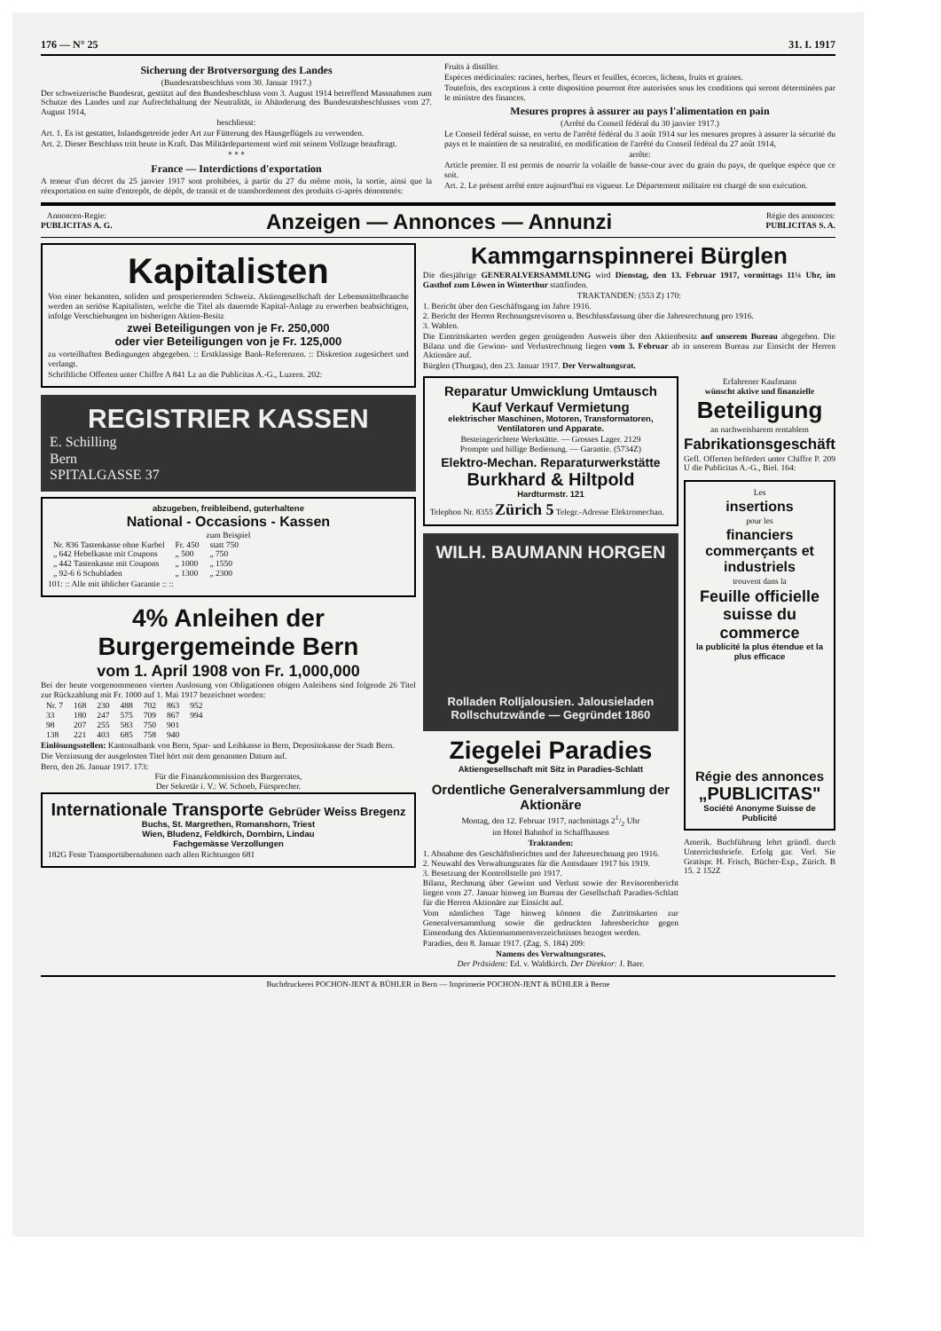176 — N° 25 31. I. 1917
Sicherung der Brotversorgung des Landes
(Bundesratsbeschluss vom 30. Januar 1917.)
Der schweizerische Bundesrat, gestützt auf den Bundesbeschluss vom 3. August 1914 betreffend Massnahmen zum Schutze des Landes und zur Aufrechthaltung der Neutralität, in Abänderung des Bundesratsbeschlusses vom 27. August 1914,
beschliesst:
Art. 1. Es ist gestattet, Inlandsgetreide jeder Art zur Fütterung des Hausgeflügels zu verwenden.
Art. 2. Dieser Beschluss tritt heute in Kraft. Das Militärdepartement wird mit seinem Vollzuge beauftragt.
* * *
France — Interdictions d'exportation
A teneur d'un décret du 25 janvier 1917 sont prohibées, à partir du 27 du même mois, la sortie, ainsi que la réexportation en suite d'entrepôt, de dépôt, de transit et de transbordement des produits ci-après dénommés:
Fruits à distiller.
Espèces médicinales: racines, herbes, fleurs et feuilles, écorces, lichens, fruits et graines.
Toutefois, des exceptions à cette disposition pourront être autorisées sous les conditions qui seront déterminées par le ministre des finances.
Mesures propres à assurer au pays l'alimentation en pain
(Arrêté du Conseil fédéral du 30 janvier 1917.)
Le Conseil fédéral suisse, en vertu de l'arrêté fédéral du 3 août 1914 sur les mesures propres à assurer la sécurité du pays et le maintien de sa neutralité, en modification de l'arrêté du Conseil fédéral du 27 août 1914,
arrête:
Article premier. Il est permis de nourrir la volaille de basse-cour avec du grain du pays, de quelque espèce que ce soit.
Art. 2. Le présent arrêté entre aujourd'hui en vigueur. Le Département militaire est chargé de son exécution.
Annoncen-Regie:
PUBLICITAS A. G.
Anzeigen — Annonces — Annunzi
Régie des annonces:
PUBLICITAS S. A.
Kapitalisten
Von einer bekannten, soliden und prosperierenden Schweiz. Aktiengesellschaft der Lebensmittelbranche werden an seriöse Kapitalisten, welche die Titel als dauernde Kapital-Anlage zu erwerben beabsichtigen, infolge Verschiebungen im bisherigen Aktien-Besitz
zwei Beteiligungen von je Fr. 250,000
oder vier Beteiligungen von je Fr. 125,000
zu vorteilhaften Bedingungen abgegeben. :: Erstklassige Bank-Referenzen. :: Diskretion zugesichert und verlangt.
Schriftliche Offerten unter Chiffre A 841 Lz an die Publicitas A.-G., Luzern. 202:
REGISTRIER KASSEN
E. Schilling
Bern
SPITALGASSE 37
abzugeben, freibleibend, guterhaltene
National - Occasions - Kassen
zum Beispiel
| Nr. 836 Tastenkasse ohne Kurbel | Fr. 450 | statt 750 |
| „ 642 Hebelkasse mit Coupons | „ 500 | „ 750 |
| „ 442 Tastenkasse mit Coupons | „ 1000 | „ 1550 |
| „ 92-6 6 Schubladen | „ 1300 | „ 2300 |
101: :: Alle mit üblicher Garantie :: ::
4% Anleihen der Burgergemeinde Bern
vom 1. April 1908 von Fr. 1,000,000
Bei der heute vorgenommenen vierten Auslosung von Obligationen obigen Anleihens sind folgende 26 Titel zur Rückzahlung mit Fr. 1000 auf 1. Mai 1917 bezeichnet worden:
| Nr. 7 | 168 | 230 | 488 | 702 | 863 | 952 |
| 33 | 180 | 247 | 575 | 709 | 867 | 994 |
| 98 | 207 | 255 | 583 | 750 | 901 | |
| 138 | 221 | 403 | 685 | 758 | 940 | |
Einlösungsstellen: Kantonalbank von Bern, Spar- und Leihkasse in Bern, Depositokasse der Stadt Bern.
Die Verzinsung der ausgelosten Titel hört mit dem genannten Datum auf.
Bern, den 26. Januar 1917. 173:
Für die Finanzkommission des Burgerrates,
Der Sekretär i. V.: W. Schoeb, Fürsprecher.
Internationale Transporte Gebrüder Weiss Bregenz
Buchs, St. Margrethen, Romanshorn, Triest
Wien, Bludenz, Feldkirch, Dornbirn, Lindau
Fachgemässe Verzollungen
182G Feste Transportübernahmen nach allen Richtungen 681
Kammgarnspinnerei Bürglen
Die diesjährige GENERALVERSAMMLUNG wird Dienstag, den 13. Februar 1917, vormittags 11¼ Uhr, im Gasthof zum Löwen in Winterthur stattfinden.
TRAKTANDEN: (553 Z) 170:
1. Bericht über den Geschäftsgang im Jahre 1916.
2. Bericht der Herren Rechnungsrevisoren u. Beschlussfassung über die Jahresrechnung pro 1916.
3. Wahlen.
Die Eintrittskarten werden gegen genügenden Ausweis über den Aktienbesitz auf unserem Bureau abgegeben. Die Bilanz und die Gewinn- und Verlustrechnung liegen vom 3. Februar ab in unserem Bureau zur Einsicht der Herren Aktionäre auf.
Bürglen (Thurgau), den 23. Januar 1917. Der Verwaltungsrat.
Reparatur Umwicklung Umtausch Kauf Verkauf Vermietung
elektrischer Maschinen, Motoren, Transformatoren, Ventilatoren und Apparate.
Besteingerichtete Werkstätte. — Grosses Lager. 2129
Prompte und billige Bedienung. — Garantie. (5734Z)
Elektro-Mechan. Reparaturwerkstätte
Burkhard & Hiltpold
Hardturmstr. 121
Telephon Nr. 8355 Zürich 5 Telegr.-Adresse Elektromechan.
WILH. BAUMANN HORGEN
Rolladen Rolljalousien. Jalousieladen Rollschutzwände — Gegründet 1860
Ziegelei Paradies
Aktiengesellschaft mit Sitz in Paradies-Schlatt
Ordentliche Generalversammlung der Aktionäre
Montag, den 12. Februar 1917, nachmittags 21/2 Uhr
im Hotel Bahnhof in Schaffhausen
Traktanden:
1. Abnahme des Geschäftsberichtes und der Jahresrechnung pro 1916.
2. Neuwahl des Verwaltungsrates für die Amtsdauer 1917 bis 1919.
3. Besetzung der Kontrollstelle pro 1917.
Bilanz, Rechnung über Gewinn und Verlust sowie der Revisorenbericht liegen vom 27. Januar hinweg im Bureau der Gesellschaft Paradies-Schlatt für die Herren Aktionäre zur Einsicht auf.
Vom nämlichen Tage hinweg können die Zutrittskarten zur Generalversammlung sowie die gedruckten Jahresberichte gegen Einsendung des Aktiennummernverzeichnisses bezogen werden.
Paradies, den 8. Januar 1917. (Zag. S. 184) 209:
Namens des Verwaltungsrates.
Der Präsident: Ed. v. Waldkirch. Der Direktor: J. Baer.
Erfahrener Kaufmann
wünscht aktive und finanzielle
Beteiligung
an nachweisbarem rentablem
Fabrikationsgeschäft
Gefl. Offerten befördert unter Chiffre P. 209 U die Publicitas A.-G., Biel. 164:
Les
insertions
pour les
financiers commerçants et industriels
trouvent dans la
Feuille officielle suisse du commerce
la publicité la plus étendue et la plus efficace
Régie des annonces
„PUBLICITAS"
Société Anonyme Suisse de Publicité
Amerik. Buchführung lehrt gründl. durch Unterrichtsbriefe. Erfolg gar. Verl. Sie Gratispr. H. Frisch, Bücher-Exp., Zürich. B 15. 2 152Z
Buchdruckerei POCHON-JENT & BÜHLER in Bern — Imprimerie POCHON-JENT & BÜHLER à Berne